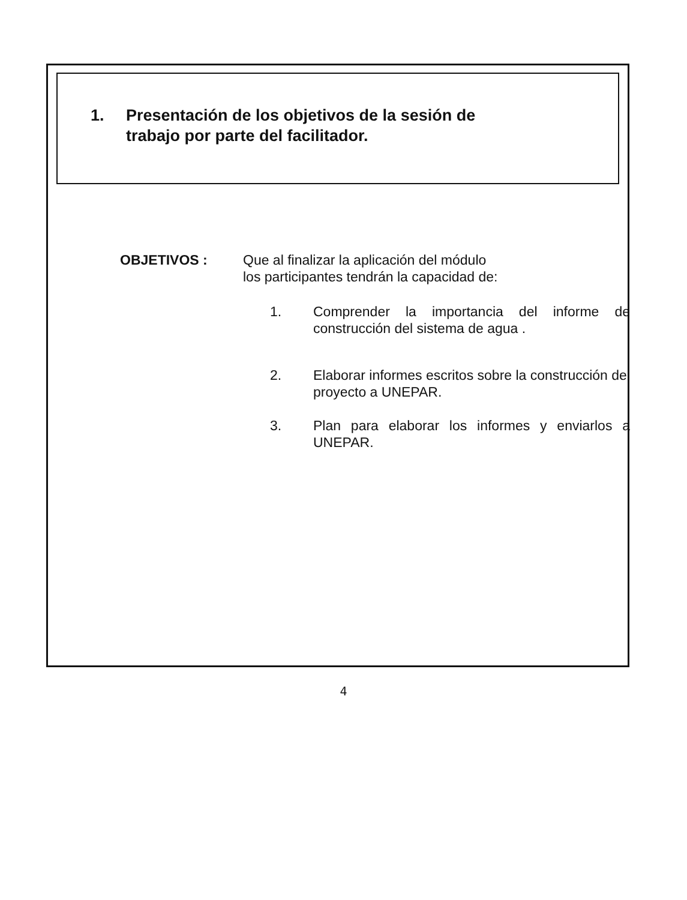1. Presentación de los objetivos de la sesión de
trabajo por parte del facilitador.
OBJETIVOS : Que al finalizar la aplicación del módulo
los participantes tendrán la capacidad de:
1. Comprender la importancia del informe de construcción del sistema de agua .
2. Elaborar informes escritos sobre la construcción del proyecto a UNEPAR.
3. Plan para elaborar los informes y enviarlos a UNEPAR.
4